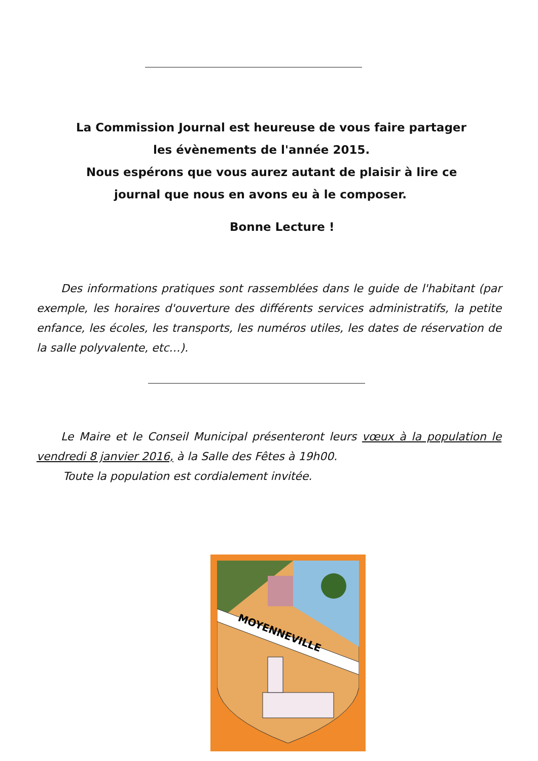La Commission Journal est heureuse de vous faire partager
les évènements de l'année 2015.
Nous espérons que vous aurez autant de plaisir à lire ce
journal que nous en avons eu à le composer.
Bonne Lecture !
Des informations pratiques sont rassemblées dans le guide de l'habitant (par exemple, les horaires d'ouverture des différents services administratifs, la petite enfance, les écoles, les transports, les numéros utiles, les dates de réservation de la salle polyvalente, etc…).
Le Maire et le Conseil Municipal présenteront leurs vœux à la population le vendredi 8 janvier 2016, à la Salle des Fêtes à 19h00.
Toute la population est cordialement invitée.
MOYENNEVILLE